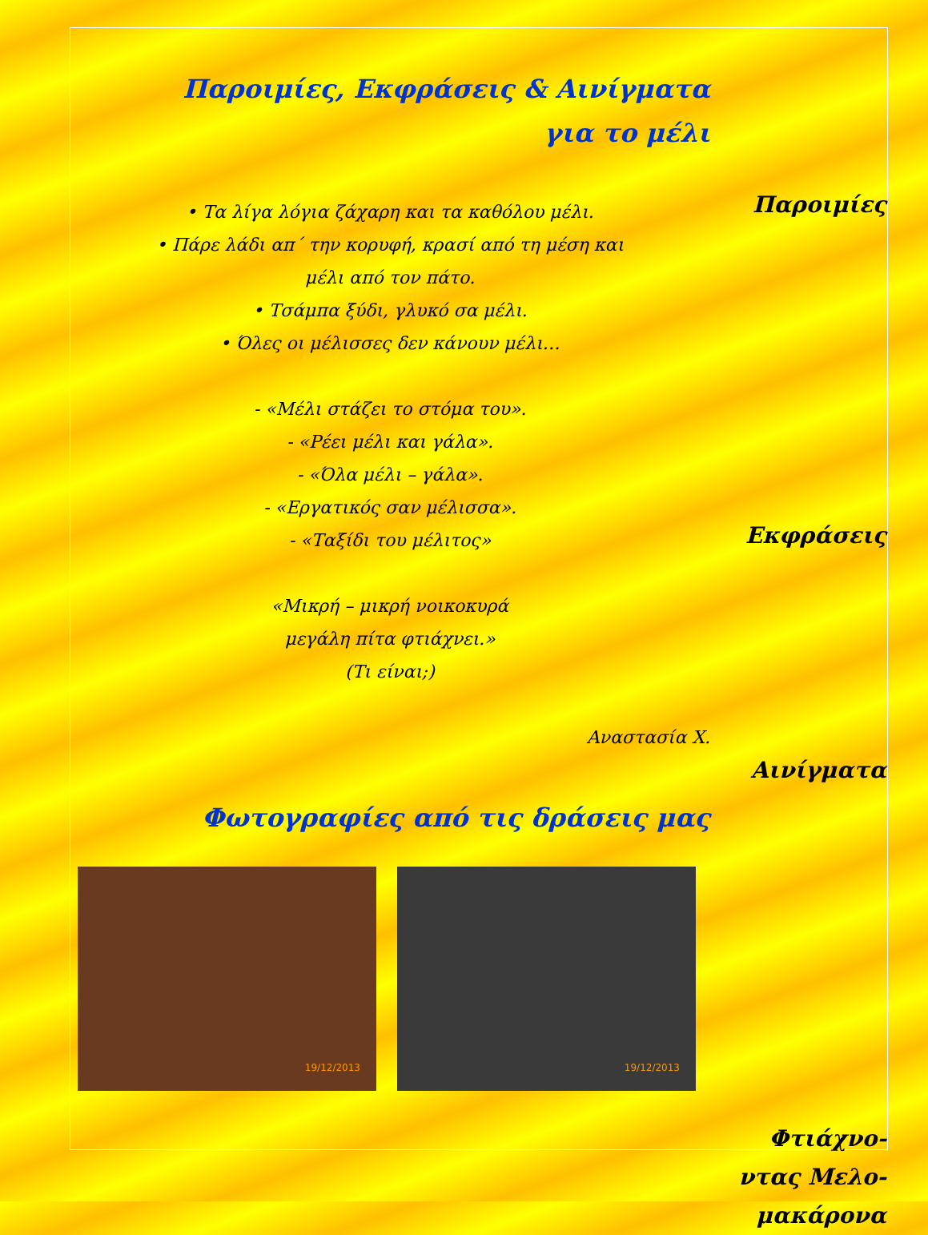Παροιμίες, Εκφράσεις & Αινίγματα
για το μέλι
• Τα λίγα λόγια ζάχαρη και τα καθόλου μέλι.
• Πάρε λάδι απ΄ την κορυφή, κρασί από τη μέση και
μέλι από τον πάτο.
• Τσάμπα ξύδι, γλυκό σα μέλι.
• Όλες οι μέλισσες δεν κάνουν μέλι…
- «Μέλι στάζει το στόμα του».
- «Ρέει μέλι και γάλα».
- «Όλα μέλι – γάλα».
- «Εργατικός σαν μέλισσα».
- «Ταξίδι του μέλιτος»
«Μικρή – μικρή νοικοκυρά
μεγάλη πίτα φτιάχνει.»
(Τι είναι;)
Αναστασία Χ.
Φωτογραφίες από τις δράσεις μας
19/12/2013
19/12/2013
Παροιμίες
Εκφράσεις
Αινίγματα
Φτιάχνο-
ντας Μελο-
μακάρονα